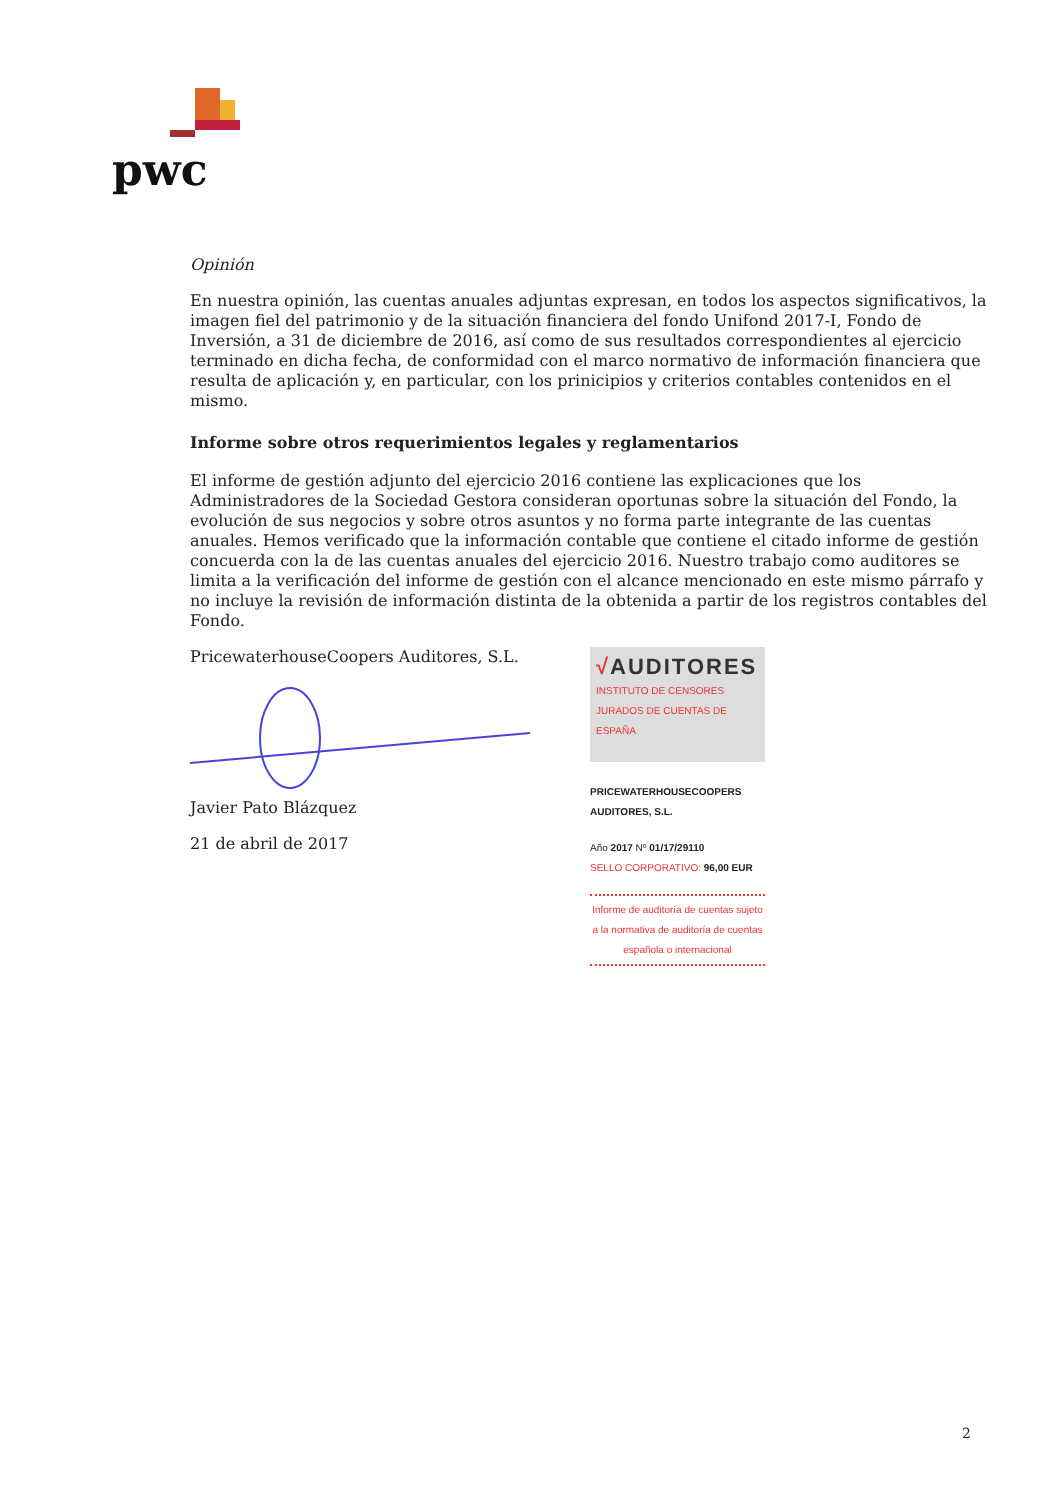pwc
Opinión
En nuestra opinión, las cuentas anuales adjuntas expresan, en todos los aspectos significativos, la imagen fiel del patrimonio y de la situación financiera del fondo Unifond 2017-I, Fondo de Inversión, a 31 de diciembre de 2016, así como de sus resultados correspondientes al ejercicio terminado en dicha fecha, de conformidad con el marco normativo de información financiera que resulta de aplicación y, en particular, con los prinicipios y criterios contables contenidos en el mismo.
Informe sobre otros requerimientos legales y reglamentarios
El informe de gestión adjunto del ejercicio 2016 contiene las explicaciones que los Administradores de la Sociedad Gestora consideran oportunas sobre la situación del Fondo, la evolución de sus negocios y sobre otros asuntos y no forma parte integrante de las cuentas anuales. Hemos verificado que la información contable que contiene el citado informe de gestión concuerda con la de las cuentas anuales del ejercicio 2016. Nuestro trabajo como auditores se limita a la verificación del informe de gestión con el alcance mencionado en este mismo párrafo y no incluye la revisión de información distinta de la obtenida a partir de los registros contables del Fondo.
PricewaterhouseCoopers Auditores, S.L.
Javier Pato Blázquez
21 de abril de 2017
√AUDITORES
INSTITUTO DE CENSORES JURADOS DE CUENTAS DE ESPAÑA
PRICEWATERHOUSECOOPERS AUDITORES, S.L.
Año 2017 Nº 01/17/29110
SELLO CORPORATIVO: 96,00 EUR
Informe de auditoría de cuentas sujeto a la normativa de auditoría de cuentas española o internacional
2